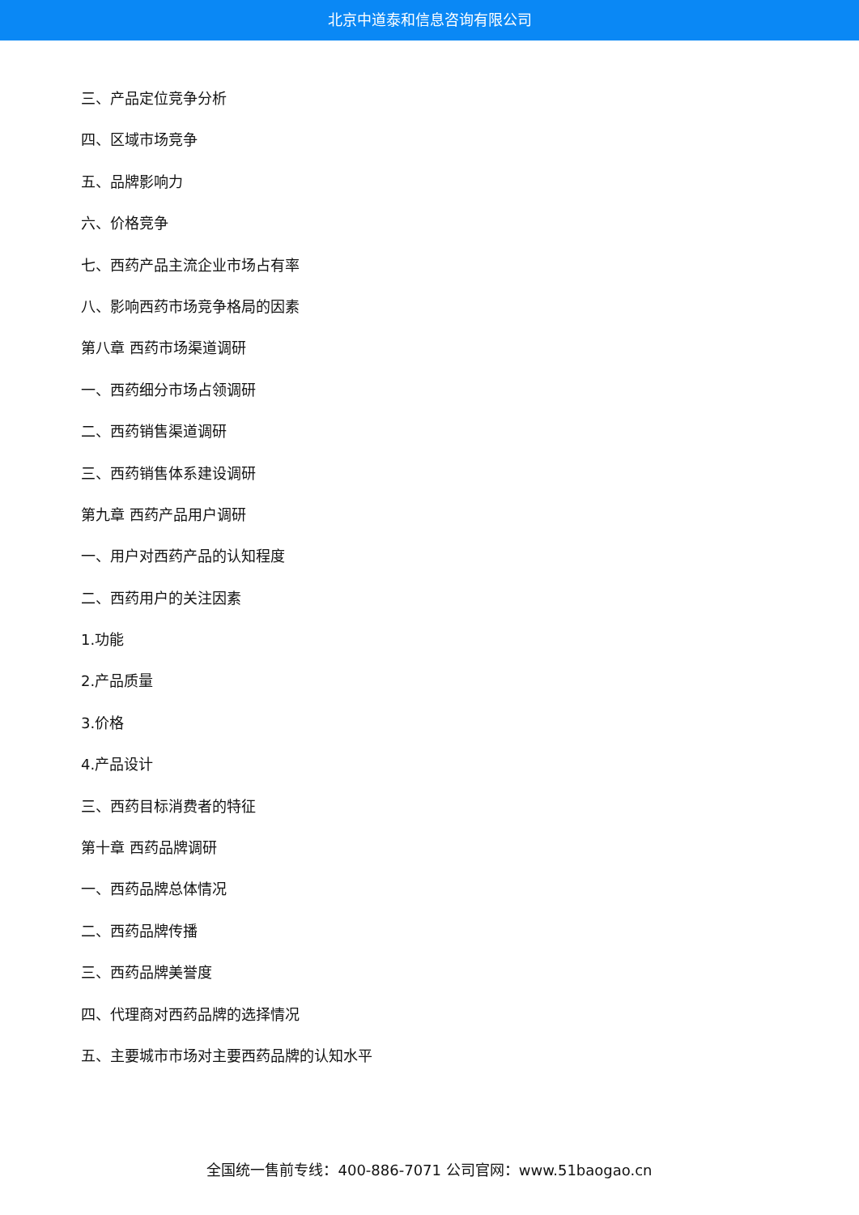北京中道泰和信息咨询有限公司
三、产品定位竞争分析
四、区域市场竞争
五、品牌影响力
六、价格竞争
七、西药产品主流企业市场占有率
八、影响西药市场竞争格局的因素
第八章 西药市场渠道调研
一、西药细分市场占领调研
二、西药销售渠道调研
三、西药销售体系建设调研
第九章 西药产品用户调研
一、用户对西药产品的认知程度
二、西药用户的关注因素
1.功能
2.产品质量
3.价格
4.产品设计
三、西药目标消费者的特征
第十章 西药品牌调研
一、西药品牌总体情况
二、西药品牌传播
三、西药品牌美誉度
四、代理商对西药品牌的选择情况
五、主要城市市场对主要西药品牌的认知水平
全国统一售前专线：400-886-7071 公司官网：www.51baogao.cn